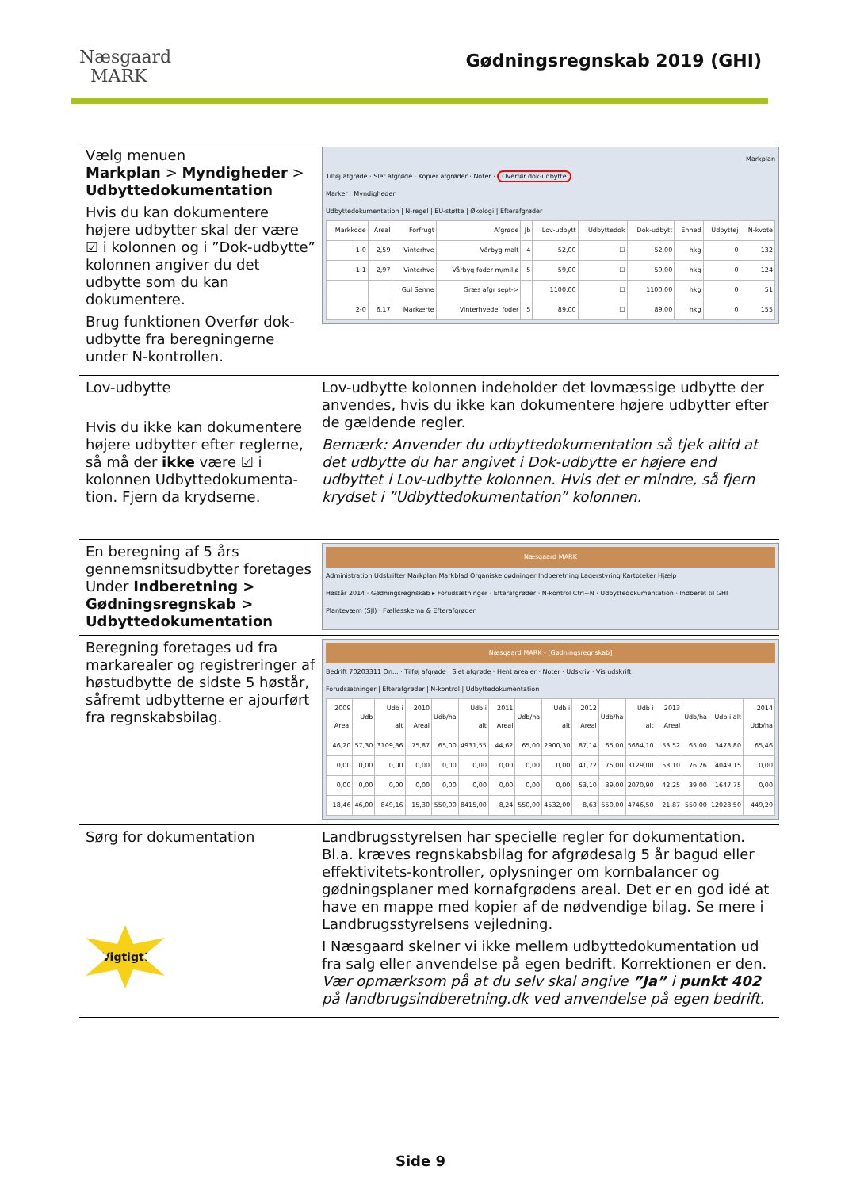Næsgaard
MARK
Gødningsregnskab 2019 (GHI)
Vælg menuen
Markplan > Myndigheder > Udbyttedokumentation
Hvis du kan dokumentere højere udbytter skal der være ☑ i kolonnen og i ”Dok-udbytte” kolonnen angiver du det udbytte som du kan dokumentere.
Brug funktionen Overfør dok-udbytte fra beregningerne under N-kontrollen.
Markplan
Tilføj afgrøde · Slet afgrøde · Kopier afgrøder · Noter · Overfør dok-udbytte
Marker Myndigheder
Udbyttedokumentation | N-regel | EU-støtte | Økologi | Efterafgrøder
| Markkode | Areal | Forfrugt | Afgrøde | Jb | Lov-udbytt | Udbyttedok | Dok-udbytt | Enhed | Udbyttej | N-kvote |
| --- | --- | --- | --- | --- | --- | --- | --- | --- | --- | --- |
| 1-0 | 2,59 | Vinterhve | Vårbyg malt | 4 | 52,00 | ☐ | 52,00 | hkg | 0 | 132 |
| 1-1 | 2,97 | Vinterhve | Vårbyg foder m/miljø | 5 | 59,00 | ☐ | 59,00 | hkg | 0 | 124 |
| | | Gul Senne | Græs afgr sept-> | | 1100,00 | ☐ | 1100,00 | hkg | 0 | 51 |
| 2-0 | 6,17 | Markærte | Vinterhvede, foder | 5 | 89,00 | ☐ | 89,00 | hkg | 0 | 155 |
Lov-udbytte
Hvis du ikke kan dokumentere højere udbytter efter reglerne, så må der ikke være ☑ i kolonnen Udbyttedokumenta-tion. Fjern da krydserne.
Lov-udbytte kolonnen indeholder det lovmæssige udbytte der anvendes, hvis du ikke kan dokumentere højere udbytter efter de gældende regler.
Bemærk: Anvender du udbyttedokumentation så tjek altid at det udbytte du har angivet i Dok-udbytte er højere end udbyttet i Lov-udbytte kolonnen. Hvis det er mindre, så fjern krydset i ”Udbyttedokumentation” kolonnen.
En beregning af 5 års gennemsnitsudbytter foretages Under Indberetning > Gødningsregnskab > Udbyttedokumentation
Næsgaard MARK
Administration Udskrifter Markplan Markblad Organiske gødninger Indberetning Lagerstyring Kartoteker Hjælp
Høstår 2014 · Gødningsregnskab ▸ Forudsætninger · Efterafgrøder · N-kontrol Ctrl+N · Udbyttedokumentation · Indberet til GHI
Planteværn (SJI) · Fællesskema & Efterafgrøder
Beregning foretages ud fra markarealer og registreringer af høstudbytte de sidste 5 høstår, såfremt udbytterne er ajourført fra regnskabsbilag.
Næsgaard MARK - [Gødningsregnskab]
Bedrift 70203311 On... · Tilføj afgrøde · Slet afgrøde · Hent arealer · Noter · Udskriv · Vis udskrift
Forudsætninger | Efterafgrøder | N-kontrol | Udbyttedokumentation
| 2009 Areal | Udb | Udb i alt | 2010 Areal | Udb/ha | Udb i alt | 2011 Areal | Udb/ha | Udb i alt | 2012 Areal | Udb/ha | Udb i alt | 2013 Areal | Udb/ha | Udb i alt | 2014 Udb/ha |
| --- | --- | --- | --- | --- | --- | --- | --- | --- | --- | --- | --- | --- | --- | --- | --- |
| 46,20 | 57,30 | 3109,36 | 75,87 | 65,00 | 4931,55 | 44,62 | 65,00 | 2900,30 | 87,14 | 65,00 | 5664,10 | 53,52 | 65,00 | 3478,80 | 65,46 |
| 0,00 | 0,00 | 0,00 | 0,00 | 0,00 | 0,00 | 0,00 | 0,00 | 0,00 | 41,72 | 75,00 | 3129,00 | 53,10 | 76,26 | 4049,15 | 0,00 |
| 0,00 | 0,00 | 0,00 | 0,00 | 0,00 | 0,00 | 0,00 | 0,00 | 0,00 | 53,10 | 39,00 | 2070,90 | 42,25 | 39,00 | 1647,75 | 0,00 |
| 18,46 | 46,00 | 849,16 | 15,30 | 550,00 | 8415,00 | 8,24 | 550,00 | 4532,00 | 8,63 | 550,00 | 4746,50 | 21,87 | 550,00 | 12028,50 | 449,20 |
Sørg for dokumentation
Vigtigt!
Landbrugsstyrelsen har specielle regler for dokumentation. Bl.a. kræves regnskabsbilag for afgrødesalg 5 år bagud eller effektivitets-kontroller, oplysninger om kornbalancer og gødningsplaner med kornafgrødens areal. Det er en god idé at have en mappe med kopier af de nødvendige bilag. Se mere i Landbrugsstyrelsens vejledning.
I Næsgaard skelner vi ikke mellem udbyttedokumentation ud fra salg eller anvendelse på egen bedrift. Korrektionen er den. Vær opmærksom på at du selv skal angive ”Ja” i punkt 402 på landbrugsindberetning.dk ved anvendelse på egen bedrift.
Side 9